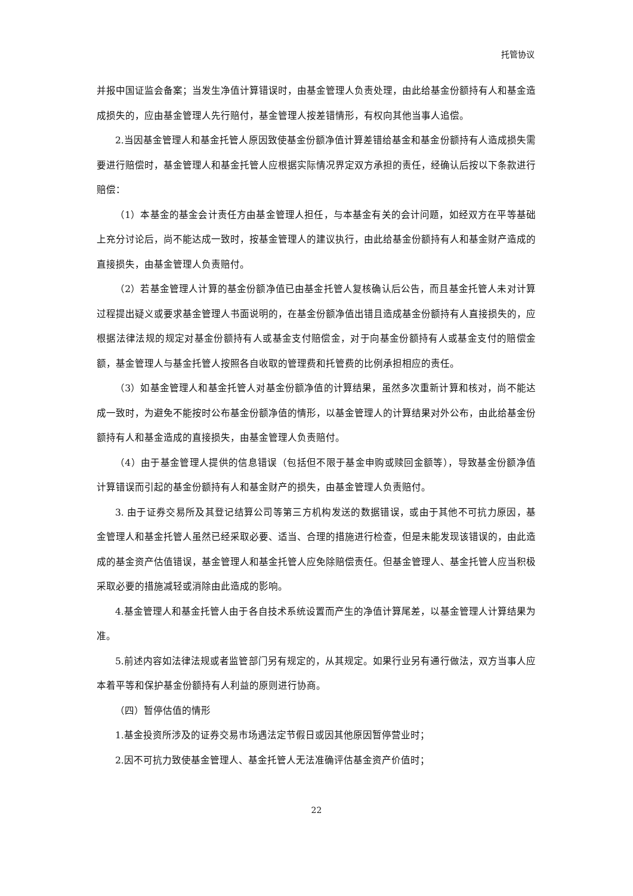托管协议
并报中国证监会备案；当发生净值计算错误时，由基金管理人负责处理，由此给基金份额持有人和基金造成损失的，应由基金管理人先行赔付，基金管理人按差错情形，有权向其他当事人追偿。
2.当因基金管理人和基金托管人原因致使基金份额净值计算差错给基金和基金份额持有人造成损失需要进行赔偿时，基金管理人和基金托管人应根据实际情况界定双方承担的责任，经确认后按以下条款进行赔偿：
（1）本基金的基金会计责任方由基金管理人担任，与本基金有关的会计问题，如经双方在平等基础上充分讨论后，尚不能达成一致时，按基金管理人的建议执行，由此给基金份额持有人和基金财产造成的直接损失，由基金管理人负责赔付。
（2）若基金管理人计算的基金份额净值已由基金托管人复核确认后公告，而且基金托管人未对计算过程提出疑义或要求基金管理人书面说明的，在基金份额净值出错且造成基金份额持有人直接损失的，应根据法律法规的规定对基金份额持有人或基金支付赔偿金，对于向基金份额持有人或基金支付的赔偿金额，基金管理人与基金托管人按照各自收取的管理费和托管费的比例承担相应的责任。
（3）如基金管理人和基金托管人对基金份额净值的计算结果，虽然多次重新计算和核对，尚不能达成一致时，为避免不能按时公布基金份额净值的情形，以基金管理人的计算结果对外公布，由此给基金份额持有人和基金造成的直接损失，由基金管理人负责赔付。
（4）由于基金管理人提供的信息错误（包括但不限于基金申购或赎回金额等），导致基金份额净值计算错误而引起的基金份额持有人和基金财产的损失，由基金管理人负责赔付。
3. 由于证券交易所及其登记结算公司等第三方机构发送的数据错误，或由于其他不可抗力原因，基金管理人和基金托管人虽然已经采取必要、适当、合理的措施进行检查，但是未能发现该错误的，由此造成的基金资产估值错误，基金管理人和基金托管人应免除赔偿责任。但基金管理人、基金托管人应当积极采取必要的措施减轻或消除由此造成的影响。
4.基金管理人和基金托管人由于各自技术系统设置而产生的净值计算尾差，以基金管理人计算结果为准。
5.前述内容如法律法规或者监管部门另有规定的，从其规定。如果行业另有通行做法，双方当事人应本着平等和保护基金份额持有人利益的原则进行协商。
（四）暂停估值的情形
1.基金投资所涉及的证券交易市场遇法定节假日或因其他原因暂停营业时；
2.因不可抗力致使基金管理人、基金托管人无法准确评估基金资产价值时；
22